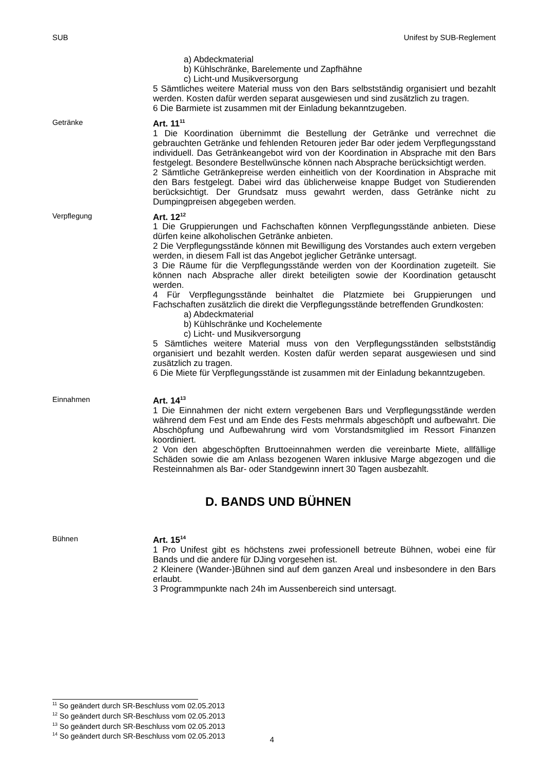SUB Unifest by SUB-Reglement
a) Abdeckmaterial
b) Kühlschränke, Barelemente und Zapfhähne
c) Licht-und Musikversorgung
5 Sämtliches weitere Material muss von den Bars selbstständig organisiert und bezahlt werden. Kosten dafür werden separat ausgewiesen und sind zusätzlich zu tragen.
6 Die Barmiete ist zusammen mit der Einladung bekanntzugeben.
Getränke
Art. 11<sup>11</sup>
1 Die Koordination übernimmt die Bestellung der Getränke und verrechnet die gebrauchten Getränke und fehlenden Retouren jeder Bar oder jedem Verpflegungsstand individuell. Das Getränkeangebot wird von der Koordination in Absprache mit den Bars festgelegt. Besondere Bestellwünsche können nach Absprache berücksichtigt werden.
2 Sämtliche Getränkepreise werden einheitlich von der Koordination in Absprache mit den Bars festgelegt. Dabei wird das üblicherweise knappe Budget von Studierenden berücksichtigt. Der Grundsatz muss gewahrt werden, dass Getränke nicht zu Dumpingpreisen abgegeben werden.
Verpflegung
Art. 12<sup>12</sup>
1 Die Gruppierungen und Fachschaften können Verpflegungsstände anbieten. Diese dürfen keine alkoholischen Getränke anbieten.
2 Die Verpflegungsstände können mit Bewilligung des Vorstandes auch extern vergeben werden, in diesem Fall ist das Angebot jeglicher Getränke untersagt.
3 Die Räume für die Verpflegungsstände werden von der Koordination zugeteilt. Sie können nach Absprache aller direkt beteiligten sowie der Koordination getauscht werden.
4 Für Verpflegungsstände beinhaltet die Platzmiete bei Gruppierungen und Fachschaften zusätzlich die direkt die Verpflegungsstände betreffenden Grundkosten:
a) Abdeckmaterial
b) Kühlschränke und Kochelemente
c) Licht- und Musikversorgung
5 Sämtliches weitere Material muss von den Verpflegungsständen selbstständig organisiert und bezahlt werden. Kosten dafür werden separat ausgewiesen und sind zusätzlich zu tragen.
6 Die Miete für Verpflegungsstände ist zusammen mit der Einladung bekanntzugeben.
Einnahmen
Art. 14<sup>13</sup>
1 Die Einnahmen der nicht extern vergebenen Bars und Verpflegungsstände werden während dem Fest und am Ende des Fests mehrmals abgeschöpft und aufbewahrt. Die Abschöpfung und Aufbewahrung wird vom Vorstandsmitglied im Ressort Finanzen koordiniert.
2 Von den abgeschöpften Bruttoeinnahmen werden die vereinbarte Miete, allfällige Schäden sowie die am Anlass bezogenen Waren inklusive Marge abgezogen und die Resteinnahmen als Bar- oder Standgewinn innert 30 Tagen ausbezahlt.
D. BANDS UND BÜHNEN
Bühnen
Art. 15<sup>14</sup>
1 Pro Unifest gibt es höchstens zwei professionell betreute Bühnen, wobei eine für Bands und die andere für DJing vorgesehen ist.
2 Kleinere (Wander-)Bühnen sind auf dem ganzen Areal und insbesondere in den Bars erlaubt.
3 Programmpunkte nach 24h im Aussenbereich sind untersagt.
<sup>11</sup> So geändert durch SR-Beschluss vom 02.05.2013
<sup>12</sup> So geändert durch SR-Beschluss vom 02.05.2013
<sup>13</sup> So geändert durch SR-Beschluss vom 02.05.2013
<sup>14</sup> So geändert durch SR-Beschluss vom 02.05.2013
4